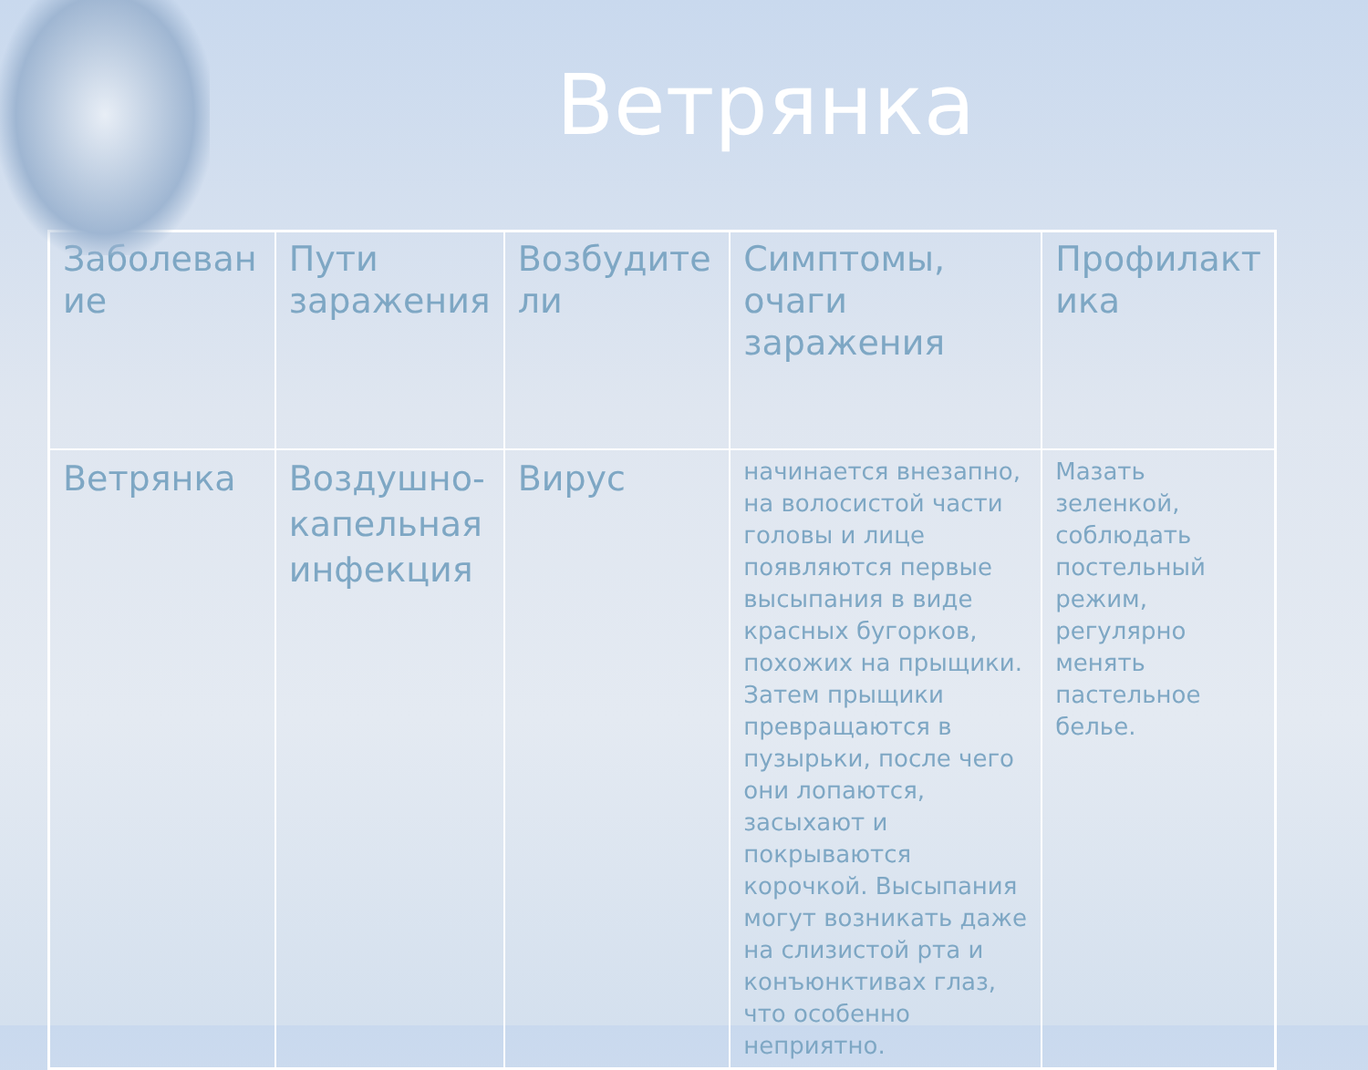Ветрянка
| Заболеван ие | Пути заражения | Возбудите ли | Симптомы, очаги заражения | Профилакт ика |
| --- | --- | --- | --- | --- |
| Ветрянка | Воздушно-капельная инфекция | Вирус | начинается внезапно, на волосистой части головы и лице появляются первые высыпания в виде красных бугорков, похожих на прыщики. Затем прыщики превращаются в пузырьки, после чего они лопаются, засыхают и покрываются корочкой. Высыпания могут возникать даже на слизистой рта и конъюнктивах глаз, что особенно неприятно. | Мазать зеленкой, соблюдать постельный режим, регулярно менять пастельное белье. |